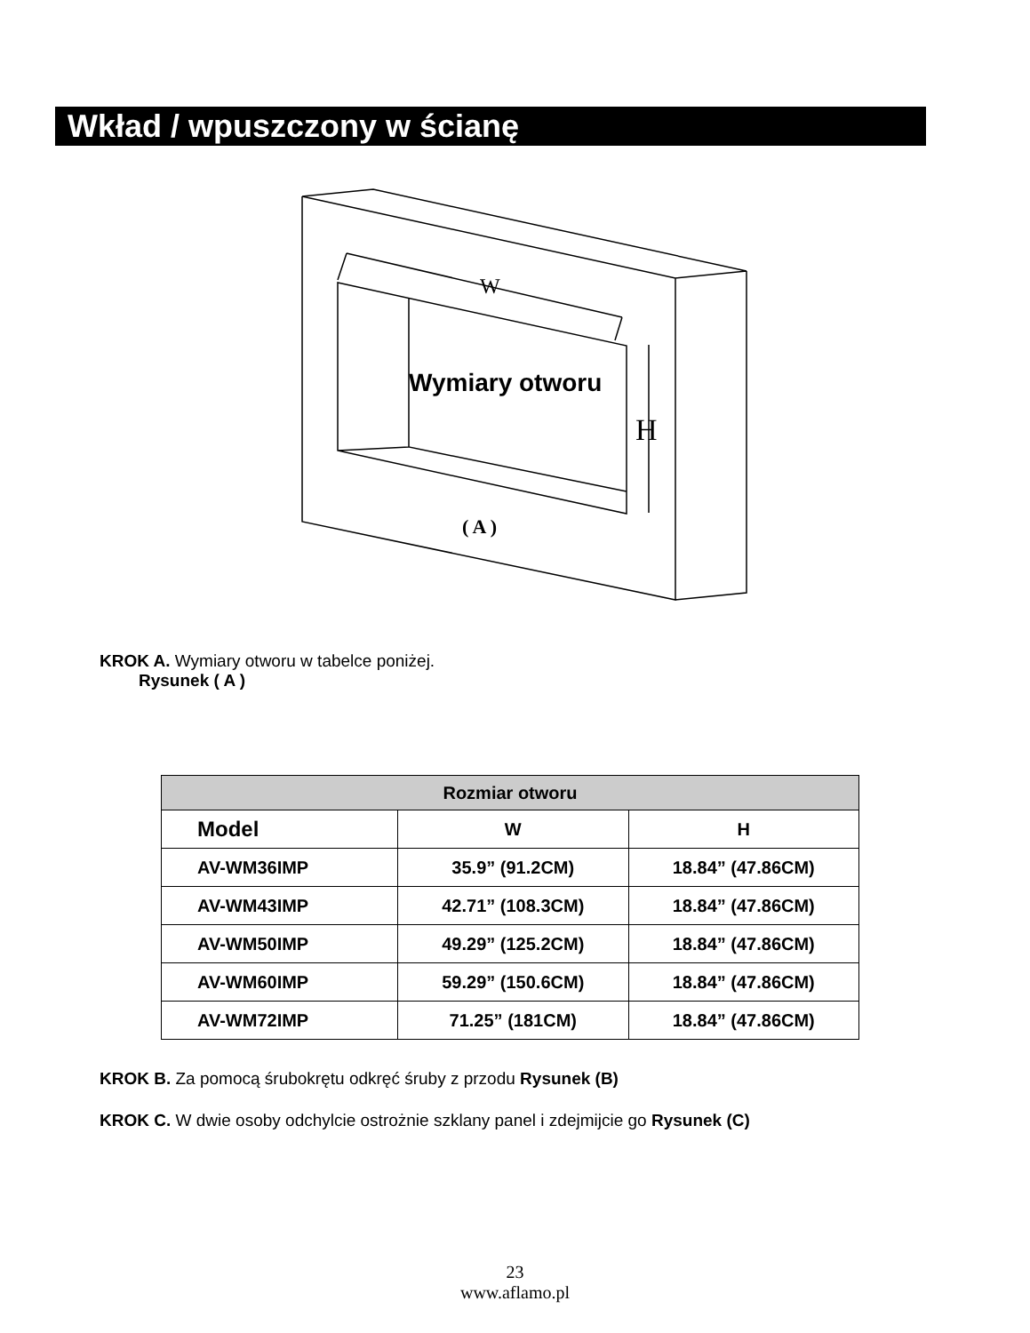Wkład / wpuszczony w ścianę
W
Wymiary otworu
H
( A )
KROK A. Wymiary otworu w tabelce poniżej.
Rysunek ( A )
| Rozmiar otworu | | |
| --- | --- | --- |
| Model | W | H |
| AV-WM36IMP | 35.9” (91.2CM) | 18.84” (47.86CM) |
| AV-WM43IMP | 42.71” (108.3CM) | 18.84” (47.86CM) |
| AV-WM50IMP | 49.29” (125.2CM) | 18.84” (47.86CM) |
| AV-WM60IMP | 59.29” (150.6CM) | 18.84” (47.86CM) |
| AV-WM72IMP | 71.25” (181CM) | 18.84” (47.86CM) |
KROK B. Za pomocą śrubokrętu odkręć śruby z przodu Rysunek (B)
KROK C. W dwie osoby odchylcie ostrożnie szklany panel i zdejmijcie go Rysunek (C)
23
www.aflamo.pl